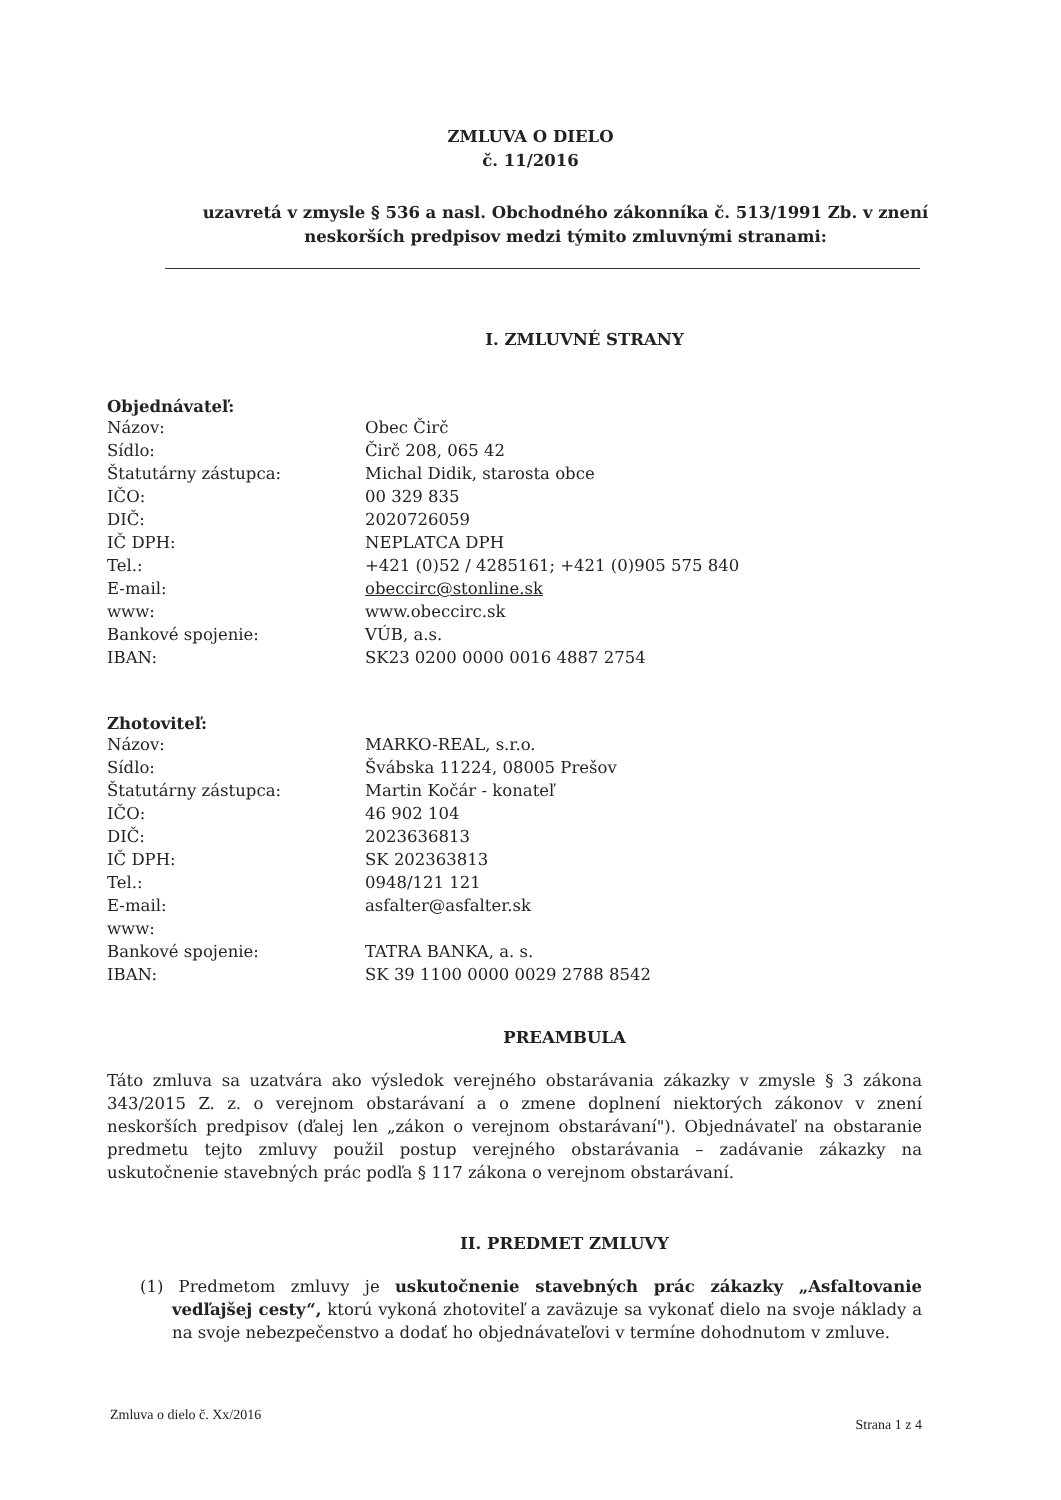ZMLUVA O DIELO
č. 11/2016
uzavretá v zmysle § 536 a nasl. Obchodného zákonníka č. 513/1991 Zb. v znení
neskorších predpisov medzi týmito zmluvnými stranami:
I. ZMLUVNÉ STRANY
Objednávateľ:
Názov: Obec Čirč Sídlo: Čirč 208, 065 42 Štatutárny zástupca: Michal Didik, starosta obce IČO: 00 329 835 DIČ: 2020726059 IČ DPH: NEPLATCA DPH Tel.: +421 (0)52 / 4285161; +421 (0)905 575 840 E-mail: obeccirc@stonline.sk www: www.obeccirc.sk Bankové spojenie: VÚB, a.s. IBAN: SK23 0200 0000 0016 4887 2754
Zhotoviteľ:
Názov: MARKO-REAL, s.r.o. Sídlo: Švábska 11224, 08005 Prešov Štatutárny zástupca: Martin Kočár - konateľ IČO: 46 902 104 DIČ: 2023636813 IČ DPH: SK 202363813 Tel.: 0948/121 121 E-mail: asfalter@asfalter.sk www: Bankové spojenie: TATRA BANKA, a. s. IBAN: SK 39 1100 0000 0029 2788 8542
PREAMBULA
Táto zmluva sa uzatvára ako výsledok verejného obstarávania zákazky v zmysle § 3 zákona 343/2015 Z. z. o verejnom obstarávaní a o zmene doplnení niektorých zákonov v znení neskorších predpisov (ďalej len „zákon o verejnom obstarávaní"). Objednávateľ na obstaranie predmetu tejto zmluvy použil postup verejného obstarávania – zadávanie zákazky na uskutočnenie stavebných prác podľa § 117 zákona o verejnom obstarávaní.
II. PREDMET ZMLUVY
(1) Predmetom zmluvy je uskutočnenie stavebných prác zákazky „Asfaltovanie vedľajšej cesty“, ktorú vykoná zhotoviteľ a zaväzuje sa vykonať dielo na svoje náklady a na svoje nebezpečenstvo a dodať ho objednávateľovi v termíne dohodnutom v zmluve.
Zmluva o dielo č. Xx/2016 Strana 1 z 4